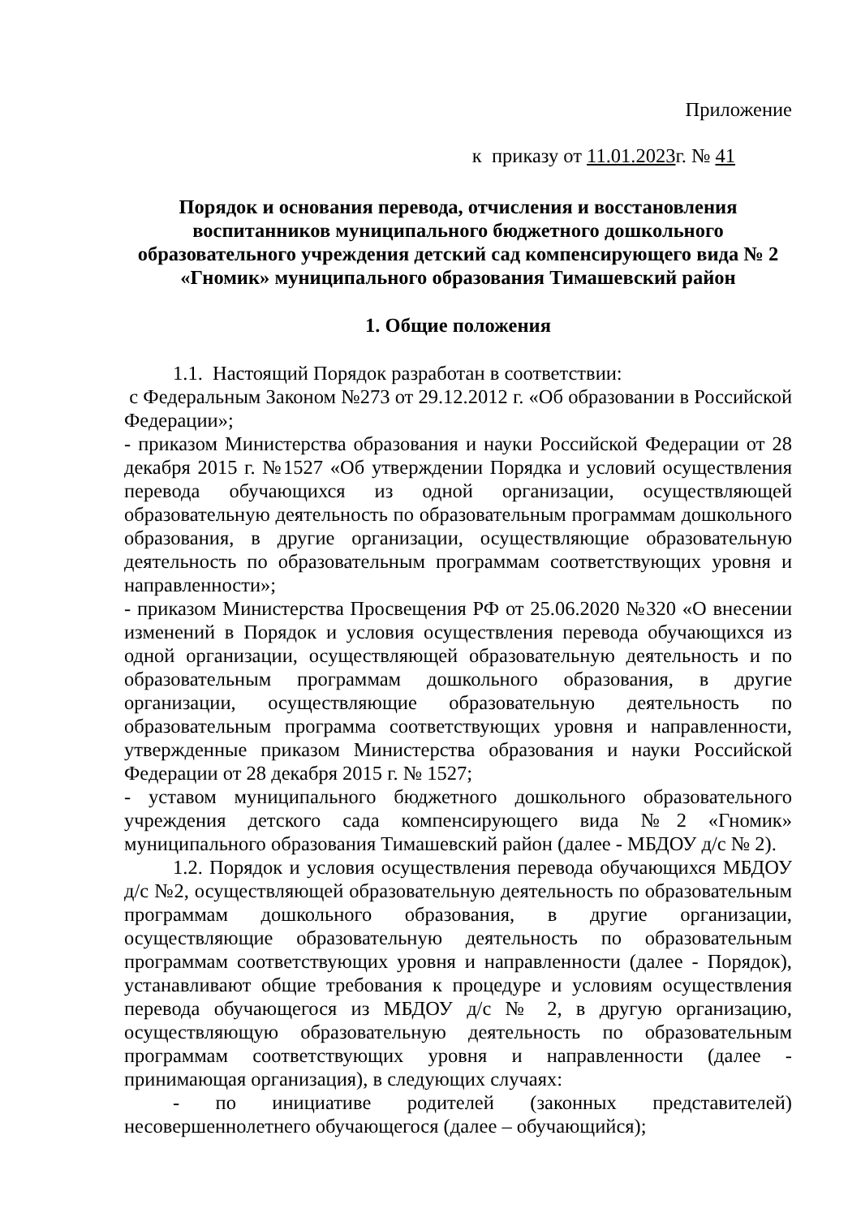Приложение
к приказу от 11.01.2023г. № 41
Порядок и основания перевода, отчисления и восстановления воспитанников муниципального бюджетного дошкольного образовательного учреждения детский сад компенсирующего вида № 2 «Гномик» муниципального образования Тимашевский район
1. Общие положения
1.1. Настоящий Порядок разработан в соответствии:
с Федеральным Законом №273 от 29.12.2012 г. «Об образовании в Российской Федерации»;
- приказом Министерства образования и науки Российской Федерации от 28 декабря 2015 г. №1527 «Об утверждении Порядка и условий осуществления перевода обучающихся из одной организации, осуществляющей образовательную деятельность по образовательным программам дошкольного образования, в другие организации, осуществляющие образовательную деятельность по образовательным программам соответствующих уровня и направленности»;
- приказом Министерства Просвещения РФ от 25.06.2020 №320 «О внесении изменений в Порядок и условия осуществления перевода обучающихся из одной организации, осуществляющей образовательную деятельность и по образовательным программам дошкольного образования, в другие организации, осуществляющие образовательную деятельность по образовательным программа соответствующих уровня и направленности, утвержденные приказом Министерства образования и науки Российской Федерации от 28 декабря 2015 г. № 1527;
- уставом муниципального бюджетного дошкольного образовательного учреждения детского сада компенсирующего вида №2 «Гномик» муниципального образования Тимашевский район (далее - МБДОУ д/с № 2).
1.2. Порядок и условия осуществления перевода обучающихся МБДОУ д/с №2, осуществляющей образовательную деятельность по образовательным программам дошкольного образования, в другие организации, осуществляющие образовательную деятельность по образовательным программам соответствующих уровня и направленности (далее - Порядок), устанавливают общие требования к процедуре и условиям осуществления перевода обучающегося из МБДОУ д/с № 2, в другую организацию, осуществляющую образовательную деятельность по образовательным программам соответствующих уровня и направленности (далее - принимающая организация), в следующих случаях:
- по инициативе родителей (законных представителей) несовершеннолетнего обучающегося (далее – обучающийся);